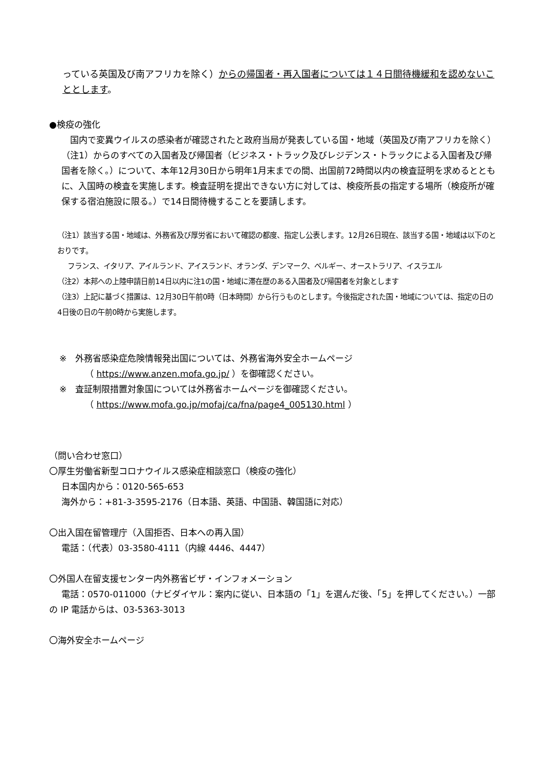っている英国及び南アフリカを除く）からの帰国者・再入国者については１４日間待機緩和を認めないこととします。
●検疫の強化
国内で変異ウイルスの感染者が確認されたと政府当局が発表している国・地域（英国及び南アフリカを除く）（注1）からのすべての入国者及び帰国者（ビジネス・トラック及びレジデンス・トラックによる入国者及び帰国者を除く。）について、本年12月30日から明年1月末までの間、出国前72時間以内の検査証明を求めるとともに、入国時の検査を実施します。検査証明を提出できない方に対しては、検疫所長の指定する場所（検疫所が確保する宿泊施設に限る。）で14日間待機することを要請します。
（注1）該当する国・地域は、外務省及び厚労省において確認の都度、指定し公表します。12月26日現在、該当する国・地域は以下のとおりです。
フランス、イタリア、アイルランド、アイスランド、オランダ、デンマーク、ベルギー、オーストラリア、イスラエル
（注2）本邦への上陸申請日前14日以内に注1の国・地域に滞在歴のある入国者及び帰国者を対象とします
（注3）上記に基づく措置は、12月30日午前0時（日本時間）から行うものとします。今後指定された国・地域については、指定の日の4日後の日の午前0時から実施します。
※　外務省感染症危険情報発出国については、外務省海外安全ホームページ
（ https://www.anzen.mofa.go.jp/ ）を御確認ください。
※　査証制限措置対象国については外務省ホームページを御確認ください。
（ https://www.mofa.go.jp/mofaj/ca/fna/page4_005130.html ）
（問い合わせ窓口）
〇厚生労働省新型コロナウイルス感染症相談窓口（検疫の強化）
日本国内から：0120-565-653
海外から：+81-3-3595-2176（日本語、英語、中国語、韓国語に対応）
〇出入国在留管理庁（入国拒否、日本への再入国）
電話：（代表）03-3580-4111（内線 4446、4447）
〇外国人在留支援センター内外務省ビザ・インフォメーション
電話：0570-011000（ナビダイヤル：案内に従い、日本語の「1」を選んだ後、「5」を押してください。）一部の IP 電話からは、03-5363-3013
〇海外安全ホームページ